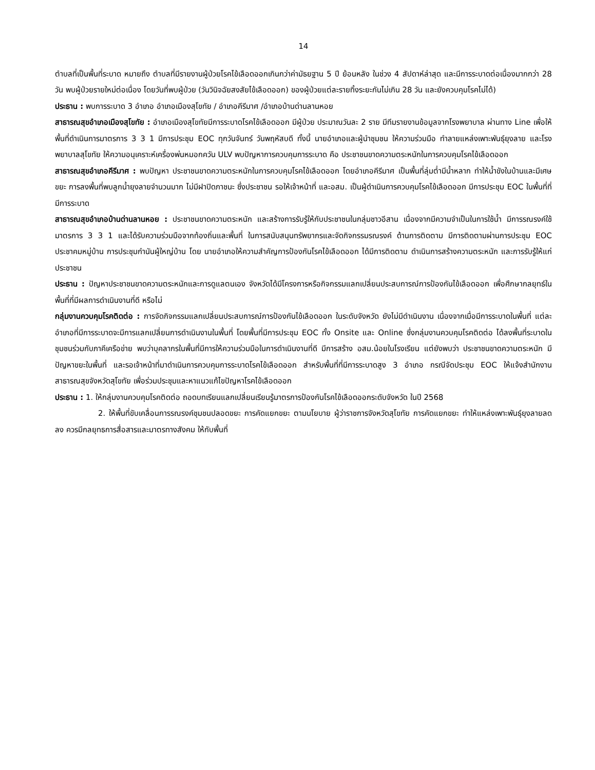14
ตำบลที่เป็นพื้นที่ระบาด หมายถึง ตำบลที่มีรายงานผู้ป่วยโรคไข้เลือดออกเกินกว่าค่ามัธยฐาน 5 ปี ย้อนหลัง ในช่วง 4 สัปดาห์ล่าสุด และมีการระบาดต่อเนื่องมากกว่า 28 วัน พบผู้ป่วยรายใหม่ต่อเนื่อง โดยวันที่พบผู้ป่วย (วันวินิจฉัยสงสัยไข้เลือดออก) ของผู้ป่วยแต่ละรายทิ้งระยะกันไม่เกิน 28 วัน และยังควบคุมโรคไม่ได้)
ประธาน : พบการระบาด 3 อำเภอ อำเภอเมืองสุโขทัย / อำเภอคีรีมาศ /อำเภอบ้านด่านลานหอย
สาธารณสุขอำเภอเมืองสุโขทัย : อำเภอเมืองสุโขทัยมีการระบาดโรคไข้เลือดออก มีผู้ป่วย ประมาณวันละ 2 ราย มีทีมรายงานข้อมูลจากโรงพยาบาล ผ่านทาง Line เพื่อให้พื้นที่ดำเนินการมาตรการ 3 3 1 มีการประชุม EOC ทุกวันจันทร์ วันพฤหัสบดี ทั้งนี้ นายอำเภอและผู้นำชุมชน ให้ความร่วมมือ ทำลายแหล่งเพาะพันธุ์ยุงลาย และโรงพยาบาลสุโขทัย ให้ความอนุเคราะห์เครื่องพ่นหมอกควัน ULV พบปัญหาการควบคุมการระบาด คือ ประชาชนขาดความตระหนักในการควบคุมโรคไข้เลือดออก
สาธารณสุขอำเภอคีรีมาศ : พบปัญหา ประชาชนขาดความตระหนักในการควบคุมโรคไข้เลือดออก โดยอำเภอคีรีมาศ เป็นพื้นที่ลุ่มต่ำมีน้ำหลาก ทำให้น้ำขังในบ้านและมีเศษขยะ การลงพื้นที่พบลูกน้ำยุงลายจำนวนมาก ไม่มีฝาปิดภาชนะ ซึ่งประชาชน รอให้เจ้าหน้าที่ และอสม. เป็นผู้ดำเนินการควบคุมโรคไข้เลือดออก มีการประชุม EOC ในพื้นที่ที่มีการระบาด
สาธารณสุขอำเภอบ้านด่านลานหอย : ประชาชนขาดความตระหนัก และสร้างการรับรู้ให้กับประชาชนในกลุ่มชาวอีสาน เนื่องจากมีความจำเป็นในการใช้น้ำ มีการรณรงค์ใช้มาตรการ 3 3 1 และได้รับความร่วมมือจากท้องถิ่นและพื้นที่ ในการสนับสนุนทรัพยากรและจัดกิจกรรมรณรงค์ ด้านการติดตาม มีการติดตามผ่านการประชุม EOC ประชาคมหมู่บ้าน การประชุมกำนันผู้ใหญ่บ้าน โดย นายอำเภอให้ความสำคัญการป้องกันโรคไข้เลือดออก ได้มีการติดตาม ดำเนินการสร้างความตระหนัก และการรับรู้ให้แก่ประชาชน
ประธาน : ปัญหาประชาชนขาดความตระหนักและการดูแลตนเอง จังหวัดได้มีโครงการหรือกิจกรรมแลกเปลี่ยนประสบการณ์การป้องกันไข้เลือดออก เพื่อศึกษากลยุทธ์ในพื้นที่ที่มีผลการดำเนินงานที่ดี หรือไม่
กลุ่มงานควบคุมโรคติดต่อ : การจัดกิจกรรมแลกเปลี่ยนประสบการณ์การป้องกันไข้เลือดออก ในระดับจังหวัด ยังไม่มีดำเนินงาน เนื่องจากเมื่อมีการระบาดในพื้นที่ แต่ละอำเภอที่มีการระบาดจะมีการแลกเปลี่ยนการดำเนินงานในพื้นที่ โดยพื้นที่มีการประชุม EOC ทั้ง Onsite และ Online ซึ่งกลุ่มงานควบคุมโรคติดต่อ ได้ลงพื้นที่ระบาดในชุมชนร่วมกับภาคีเครือข่าย พบว่าบุคลากรในพื้นที่มีการให้ความร่วมมือในการดำเนินงานที่ดี มีการสร้าง อสม.น้อยในโรงเรียน แต่ยังพบว่า ประชาชนขาดความตระหนัก มีปัญหาขยะในพื้นที่ และรอเจ้าหน้าที่มาดำเนินการควบคุมการระบาดโรคไข้เลือดออก สำหรับพื้นที่ที่มีการระบาดสูง 3 อำเภอ กรณีจัดประชุม EOC ให้แจ้งสำนักงานสาธารณสุขจังหวัดสุโขทัย เพื่อร่วมประชุมและหาแนวแก้ไขปัญหาโรคไข้เลือดออก
ประธาน : 1. ให้กลุ่มงานควบคุมโรคติดต่อ ถอดบทเรียนแลกเปลี่ยนเรียนรู้มาตรการป้องกันโรคไข้เลือดออกระดับจังหวัด ในปี 2568
2. ให้พื้นที่ขับเคลื่อนการรณรงค์ชุมชนปลอดขยะ การคัดแยกขยะ ตามนโยบาย ผู้ว่าราชการจังหวัดสุโขทัย การคัดแยกขยะ ทำให้แหล่งเพาะพันธุ์ยุงลายลดลง ควรมีกลยุทธการสื่อสารและมาตรทางสังคม ให้กับพื้นที่